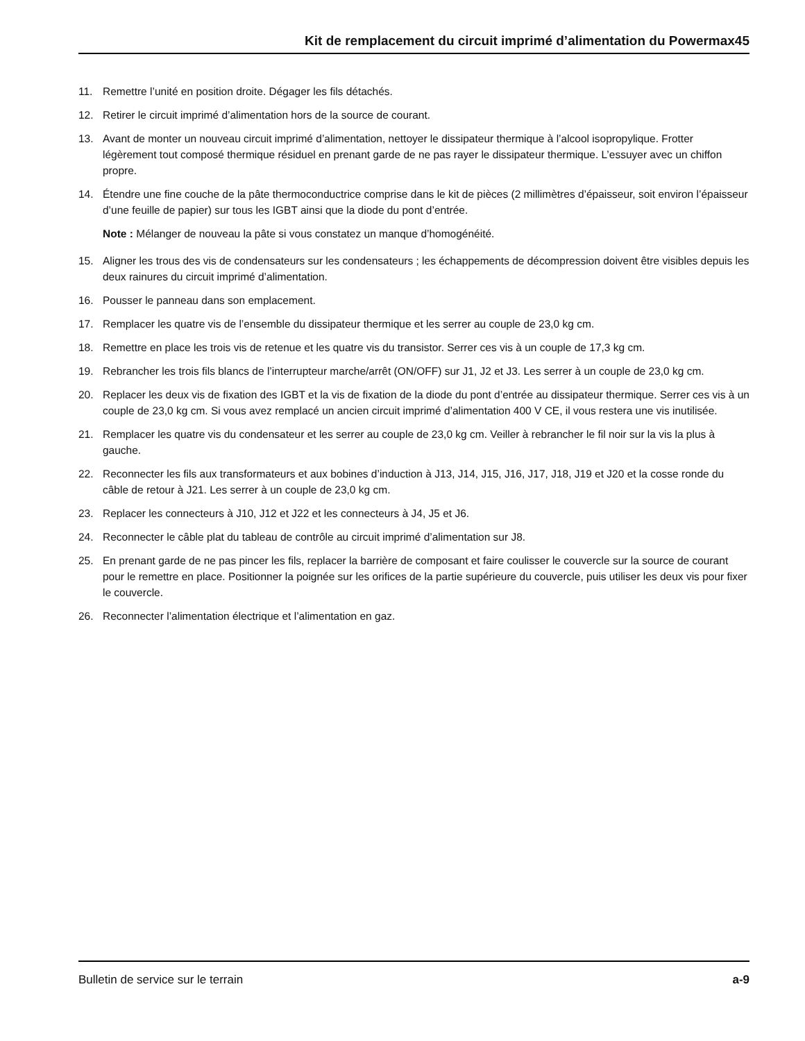Kit de remplacement du circuit imprimé d’alimentation du Powermax45
11. Remettre l’unité en position droite. Dégager les fils détachés.
12. Retirer le circuit imprimé d’alimentation hors de la source de courant.
13. Avant de monter un nouveau circuit imprimé d’alimentation, nettoyer le dissipateur thermique à l’alcool isopropylique. Frotter légèrement tout composé thermique résiduel en prenant garde de ne pas rayer le dissipateur thermique. L’essuyer avec un chiffon propre.
14. Étendre une fine couche de la pâte thermoconductrice comprise dans le kit de pièces (2 millimètres d’épaisseur, soit environ l’épaisseur d’une feuille de papier) sur tous les IGBT ainsi que la diode du pont d’entrée.
Note : Mélanger de nouveau la pâte si vous constatez un manque d’homogénéité.
15. Aligner les trous des vis de condensateurs sur les condensateurs ; les échappements de décompression doivent être visibles depuis les deux rainures du circuit imprimé d’alimentation.
16. Pousser le panneau dans son emplacement.
17. Remplacer les quatre vis de l’ensemble du dissipateur thermique et les serrer au couple de 23,0 kg cm.
18. Remettre en place les trois vis de retenue et les quatre vis du transistor. Serrer ces vis à un couple de 17,3 kg cm.
19. Rebrancher les trois fils blancs de l’interrupteur marche/arrêt (ON/OFF) sur J1, J2 et J3. Les serrer à un couple de 23,0 kg cm.
20. Replacer les deux vis de fixation des IGBT et la vis de fixation de la diode du pont d’entrée au dissipateur thermique. Serrer ces vis à un couple de 23,0 kg cm. Si vous avez remplacé un ancien circuit imprimé d’alimentation 400 V CE, il vous restera une vis inutilisée.
21. Remplacer les quatre vis du condensateur et les serrer au couple de 23,0 kg cm. Veiller à rebrancher le fil noir sur la vis la plus à gauche.
22. Reconnecter les fils aux transformateurs et aux bobines d’induction à J13, J14, J15, J16, J17, J18, J19 et J20 et la cosse ronde du câble de retour à J21. Les serrer à un couple de 23,0 kg cm.
23. Replacer les connecteurs à J10, J12 et J22 et les connecteurs à J4, J5 et J6.
24. Reconnecter le câble plat du tableau de contrôle au circuit imprimé d’alimentation sur J8.
25. En prenant garde de ne pas pincer les fils, replacer la barrière de composant et faire coulisser le couvercle sur la source de courant pour le remettre en place. Positionner la poignée sur les orifices de la partie supérieure du couvercle, puis utiliser les deux vis pour fixer le couvercle.
26. Reconnecter l’alimentation électrique et l’alimentation en gaz.
Bulletin de service sur le terrain a-9